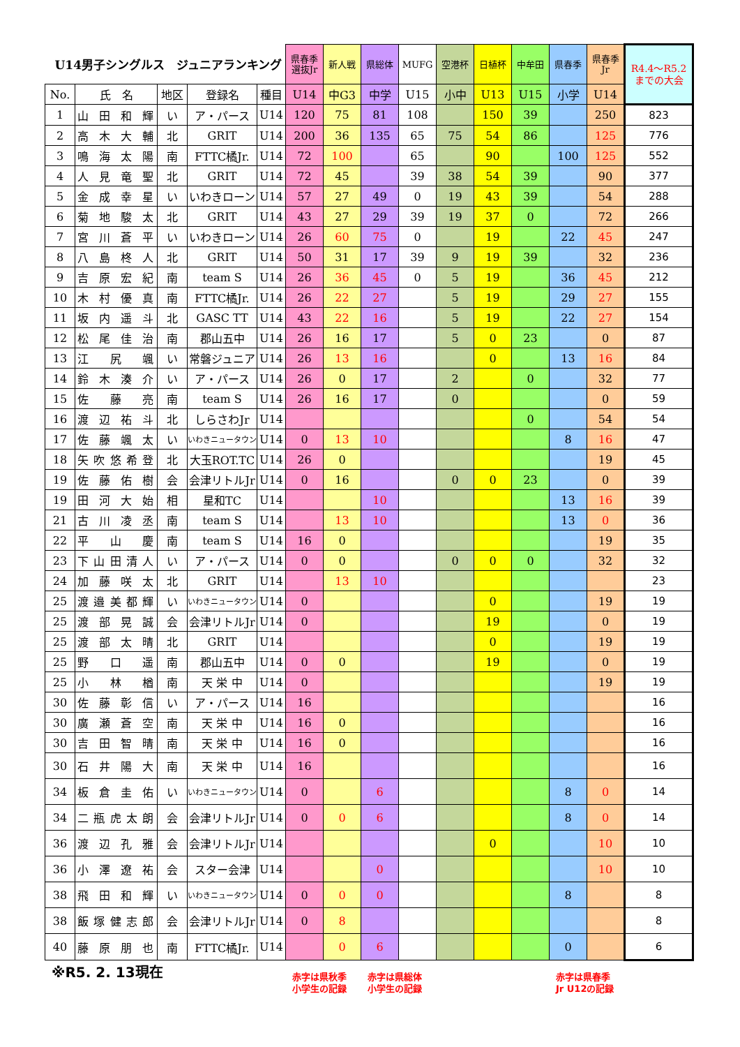| U14男子シングルス ジュニアランキング | | | | | 県春季 選抜Jr | 新人戦 | 県総体 | MUFG | 空港杯 | 日植杯 | 中牟田 | 県春季 | 県春季 Jr | R4.4～R5.2 までの大会 |
| No. | 氏 名 | 地区 | 登録名 | 種目 | U14 | 中G3 | 中学 | U15 | 小中 | U13 | U15 | 小学 | U14 | |
| 1 | 山田和輝 | い | ア・パース | U14 | 120 | 75 | 81 | 108 | | 150 | 39 | | 250 | 823 |
| 2 | 高木大輔 | 北 | GRIT | U14 | 200 | 36 | 135 | 65 | 75 | 54 | 86 | | 125 | 776 |
| 3 | 鳴海太陽 | 南 | FTTC橘Jr. | U14 | 72 | 100 | | 65 | | 90 | | 100 | 125 | 552 |
| 4 | 人見竜聖 | 北 | GRIT | U14 | 72 | 45 | | 39 | 38 | 54 | 39 | | 90 | 377 |
| 5 | 金成幸星 | い | いわきローン | U14 | 57 | 27 | 49 | 0 | 19 | 43 | 39 | | 54 | 288 |
| 6 | 菊地駿太 | 北 | GRIT | U14 | 43 | 27 | 29 | 39 | 19 | 37 | 0 | | 72 | 266 |
| 7 | 宮川蒼平 | い | いわきローン | U14 | 26 | 60 | 75 | 0 | | 19 | | 22 | 45 | 247 |
| 8 | 八島柊人 | 北 | GRIT | U14 | 50 | 31 | 17 | 39 | 9 | 19 | 39 | | 32 | 236 |
| 9 | 吉原宏紀 | 南 | team S | U14 | 26 | 36 | 45 | 0 | 5 | 19 | | 36 | 45 | 212 |
| 10 | 木村優真 | 南 | FTTC橘Jr. | U14 | 26 | 22 | 27 | | 5 | 19 | | 29 | 27 | 155 |
| 11 | 坂内遥斗 | 北 | GASC TT | U14 | 43 | 22 | 16 | | 5 | 19 | | 22 | 27 | 154 |
| 12 | 松尾佳治 | 南 | 郡山五中 | U14 | 26 | 16 | 17 | | 5 | 0 | 23 | | 0 | 87 |
| 13 | 江 尻 颯 | い | 常磐ジュニア | U14 | 26 | 13 | 16 | | | 0 | | 13 | 16 | 84 |
| 14 | 鈴木湊介 | い | ア・パース | U14 | 26 | 0 | 17 | | 2 | | 0 | | 32 | 77 |
| 15 | 佐 藤 亮 | 南 | team S | U14 | 26 | 16 | 17 | | 0 | | | | 0 | 59 |
| 16 | 渡辺祐斗 | 北 | しらさわJr | U14 | | | | | | | 0 | | 54 | 54 |
| 17 | 佐藤颯太 | い | いわきニュータウン | U14 | 0 | 13 | 10 | | | | | 8 | 16 | 47 |
| 18 | 矢吹悠希登 | 北 | 大玉ROT.TC | U14 | 26 | 0 | | | | | | | 19 | 45 |
| 19 | 佐藤佑樹 | 会 | 会津リトルJr | U14 | 0 | 16 | | | 0 | 0 | 23 | | 0 | 39 |
| 19 | 田河大始 | 相 | 星和TC | U14 | | | 10 | | | | | 13 | 16 | 39 |
| 21 | 古川凌丞 | 南 | team S | U14 | | 13 | 10 | | | | | 13 | 0 | 36 |
| 22 | 平 山 慶 | 南 | team S | U14 | 16 | 0 | | | | | | | 19 | 35 |
| 23 | 下山田清人 | い | ア・パース | U14 | 0 | 0 | | | 0 | 0 | 0 | | 32 | 32 |
| 24 | 加藤咲太 | 北 | GRIT | U14 | | 13 | 10 | | | | | | | 23 |
| 25 | 渡邉美都輝 | い | いわきニュータウン | U14 | 0 | | | | | 0 | | | 19 | 19 |
| 25 | 渡部晃誠 | 会 | 会津リトルJr | U14 | 0 | | | | | 19 | | | 0 | 19 |
| 25 | 渡部太晴 | 北 | GRIT | U14 | | | | | | 0 | | | 19 | 19 |
| 25 | 野 口 遥 | 南 | 郡山五中 | U14 | 0 | 0 | | | | 19 | | | 0 | 19 |
| 25 | 小 林 楢 | 南 | 天 栄 中 | U14 | 0 | | | | | | | | 19 | 19 |
| 30 | 佐藤彰信 | い | ア・パース | U14 | 16 | | | | | | | | | 16 |
| 30 | 廣瀬蒼空 | 南 | 天 栄 中 | U14 | 16 | 0 | | | | | | | | 16 |
| 30 | 吉田智晴 | 南 | 天 栄 中 | U14 | 16 | 0 | | | | | | | | 16 |
| 30 | 石井陽大 | 南 | 天 栄 中 | U14 | 16 | | | | | | | | | 16 |
| 34 | 板倉圭佑 | い | いわきニュータウン | U14 | 0 | | 6 | | | | | 8 | 0 | 14 |
| 34 | 二瓶虎太朗 | 会 | 会津リトルJr | U14 | 0 | 0 | 6 | | | | | 8 | 0 | 14 |
| 36 | 渡辺孔雅 | 会 | 会津リトルJr | U14 | | | | | | 0 | | | 10 | 10 |
| 36 | 小澤遼祐 | 会 | スター会津 | U14 | | | 0 | | | | | | 10 | 10 |
| 38 | 飛田和輝 | い | いわきニュータウン | U14 | 0 | 0 | 0 | | | | | 8 | | 8 |
| 38 | 飯塚健志郎 | 会 | 会津リトルJr | U14 | 0 | 8 | | | | | | | | 8 |
| 40 | 藤原朋也 | 南 | FTTC橘Jr. | U14 | | 0 | 6 | | | | | 0 | | 6 |
※R5. 2. 13現在
赤字は県秋季
小学生の記録
赤字は県総体
小学生の記録
赤字は県春季
Jr U12の記録